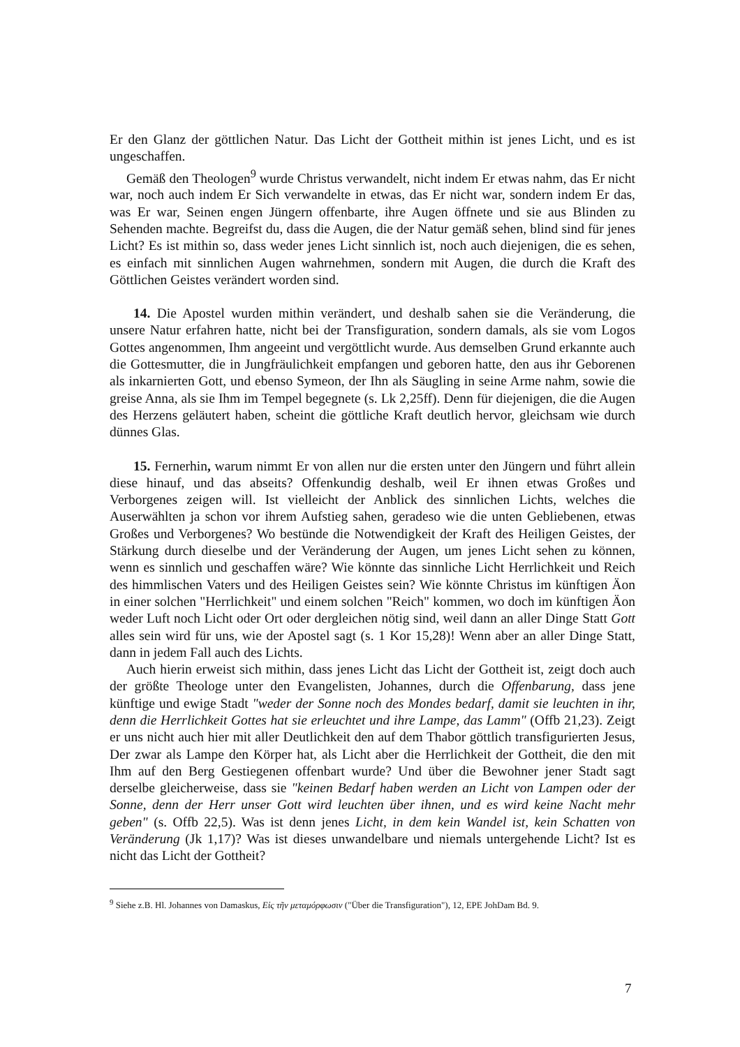Er den Glanz der göttlichen Natur. Das Licht der Gottheit mithin ist jenes Licht, und es ist ungeschaffen.
Gemäß den Theologen<sup>9</sup> wurde Christus verwandelt, nicht indem Er etwas nahm, das Er nicht war, noch auch indem Er Sich verwandelte in etwas, das Er nicht war, sondern indem Er das, was Er war, Seinen engen Jüngern offenbarte, ihre Augen öffnete und sie aus Blinden zu Sehenden machte. Begreifst du, dass die Augen, die der Natur gemäß sehen, blind sind für jenes Licht? Es ist mithin so, dass weder jenes Licht sinnlich ist, noch auch diejenigen, die es sehen, es einfach mit sinnlichen Augen wahrnehmen, sondern mit Augen, die durch die Kraft des Göttlichen Geistes verändert worden sind.
14. Die Apostel wurden mithin verändert, und deshalb sahen sie die Veränderung, die unsere Natur erfahren hatte, nicht bei der Transfiguration, sondern damals, als sie vom Logos Gottes angenommen, Ihm angeeint und vergöttlicht wurde. Aus demselben Grund erkannte auch die Gottesmutter, die in Jungfräulichkeit empfangen und geboren hatte, den aus ihr Geborenen als inkarnierten Gott, und ebenso Symeon, der Ihn als Säugling in seine Arme nahm, sowie die greise Anna, als sie Ihm im Tempel begegnete (s. Lk 2,25ff). Denn für diejenigen, die die Augen des Herzens geläutert haben, scheint die göttliche Kraft deutlich hervor, gleichsam wie durch dünnes Glas.
15. Fernerhin, warum nimmt Er von allen nur die ersten unter den Jüngern und führt allein diese hinauf, und das abseits? Offenkundig deshalb, weil Er ihnen etwas Großes und Verborgenes zeigen will. Ist vielleicht der Anblick des sinnlichen Lichts, welches die Auserwählten ja schon vor ihrem Aufstieg sahen, geradeso wie die unten Gebliebenen, etwas Großes und Verborgenes? Wo bestünde die Notwendigkeit der Kraft des Heiligen Geistes, der Stärkung durch dieselbe und der Veränderung der Augen, um jenes Licht sehen zu können, wenn es sinnlich und geschaffen wäre? Wie könnte das sinnliche Licht Herrlichkeit und Reich des himmlischen Vaters und des Heiligen Geistes sein? Wie könnte Christus im künftigen Äon in einer solchen "Herrlichkeit" und einem solchen "Reich" kommen, wo doch im künftigen Äon weder Luft noch Licht oder Ort oder dergleichen nötig sind, weil dann an aller Dinge Statt Gott alles sein wird für uns, wie der Apostel sagt (s. 1 Kor 15,28)! Wenn aber an aller Dinge Statt, dann in jedem Fall auch des Lichts.
Auch hierin erweist sich mithin, dass jenes Licht das Licht der Gottheit ist, zeigt doch auch der größte Theologe unter den Evangelisten, Johannes, durch die Offenbarung, dass jene künftige und ewige Stadt "weder der Sonne noch des Mondes bedarf, damit sie leuchten in ihr, denn die Herrlichkeit Gottes hat sie erleuchtet und ihre Lampe, das Lamm" (Offb 21,23). Zeigt er uns nicht auch hier mit aller Deutlichkeit den auf dem Thabor göttlich transfigurierten Jesus, Der zwar als Lampe den Körper hat, als Licht aber die Herrlichkeit der Gottheit, die den mit Ihm auf den Berg Gestiegenen offenbart wurde? Und über die Bewohner jener Stadt sagt derselbe gleicherweise, dass sie "keinen Bedarf haben werden an Licht von Lampen oder der Sonne, denn der Herr unser Gott wird leuchten über ihnen, und es wird keine Nacht mehr geben" (s. Offb 22,5). Was ist denn jenes Licht, in dem kein Wandel ist, kein Schatten von Veränderung (Jk 1,17)? Was ist dieses unwandelbare und niemals untergehende Licht? Ist es nicht das Licht der Gottheit?
<sup>9</sup> Siehe z.B. Hl. Johannes von Damaskus, Εἰς τῆν μεταμόρφωσιν ("Über die Transfiguration"), 12, EPE JohDam Bd. 9.
7